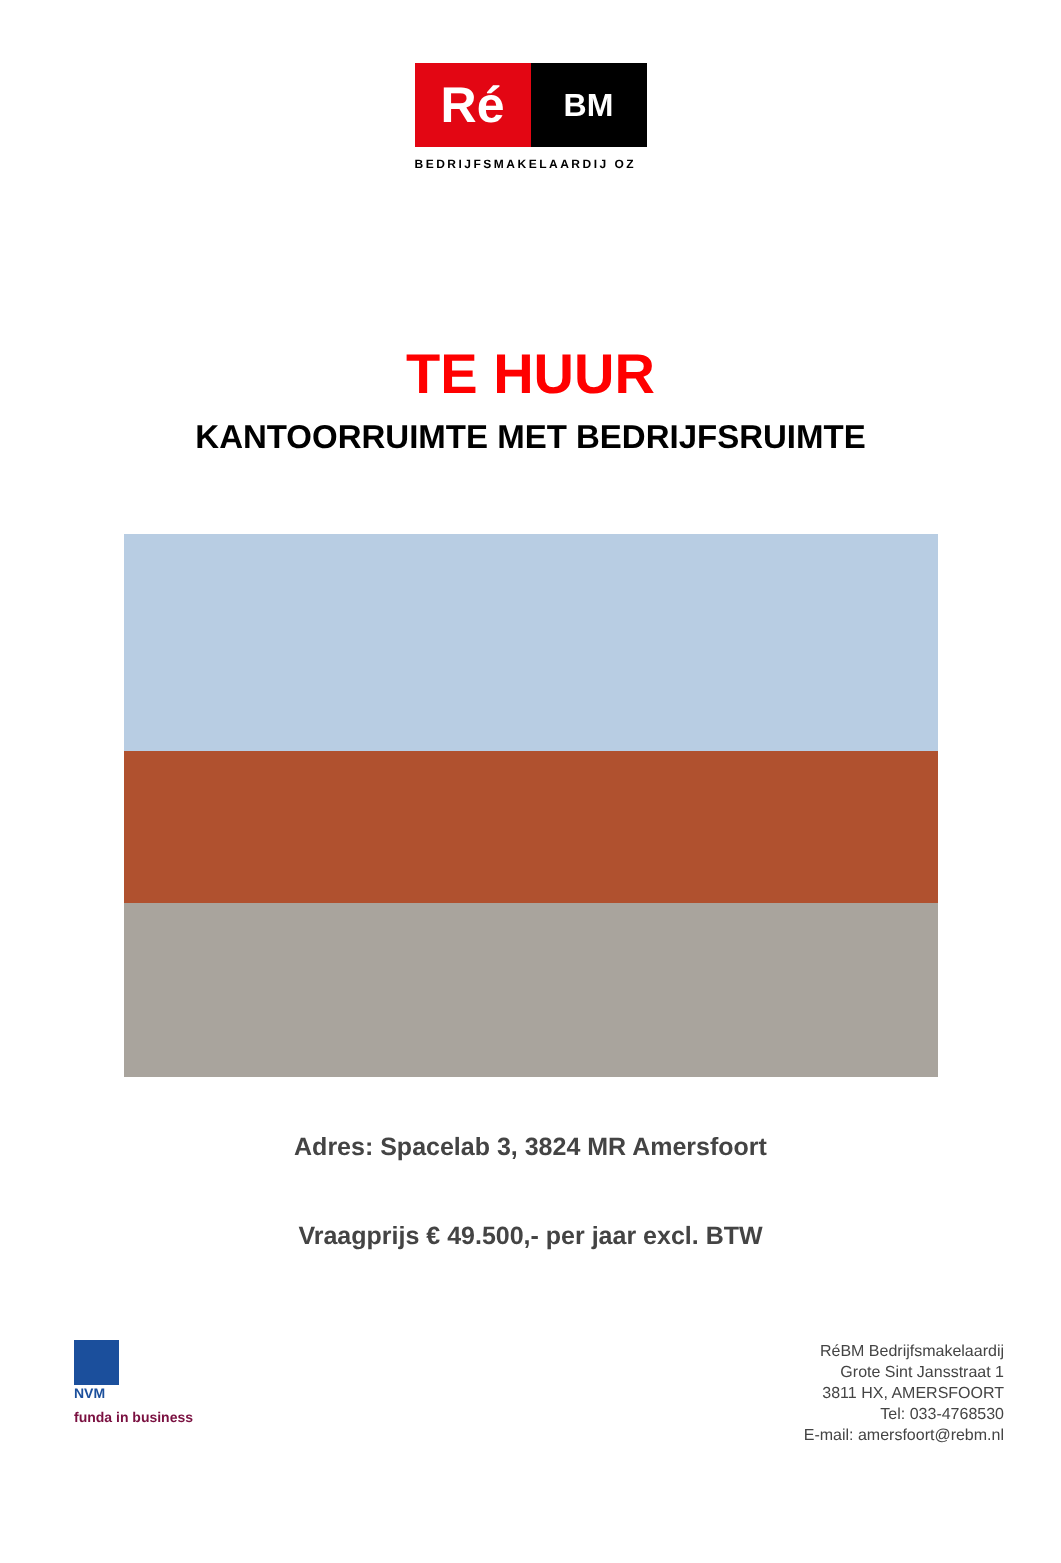Ré
BM
BEDRIJFSMAKELAARDIJ OZ
TE HUUR
KANTOORRUIMTE MET BEDRIJFSRUIMTE
Adres: Spacelab 3, 3824 MR Amersfoort
Vraagprijs € 49.500,- per jaar excl. BTW
NVM
funda in business
RéBM Bedrijfsmakelaardij
Grote Sint Jansstraat 1
3811 HX, AMERSFOORT
Tel: 033-4768530
E-mail: amersfoort@rebm.nl